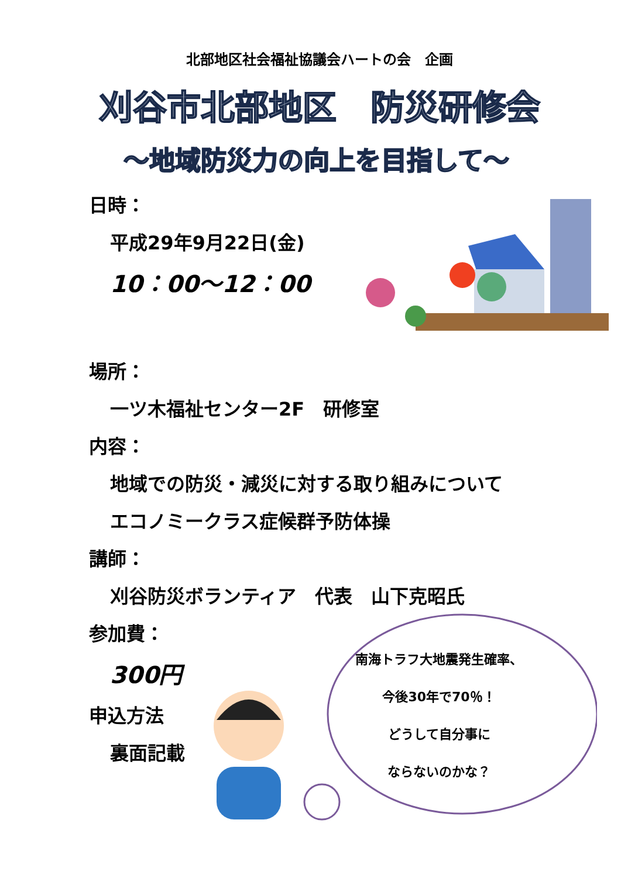北部地区社会福祉協議会ハートの会　企画
刈谷市北部地区　防災研修会
～地域防災力の向上を目指して～
日時：
平成29年9月22日(金)
10：00～12：00
場所：
一ツ木福祉センター2F　研修室
内容：
地域での防災・減災に対する取り組みについて
エコノミークラス症候群予防体操
講師：
刈谷防災ボランティア　代表　山下克昭氏
参加費：
300円
申込方法
裏面記載
南海トラフ大地震発生確率、
今後30年で70％！
どうして自分事に
ならないのかな？